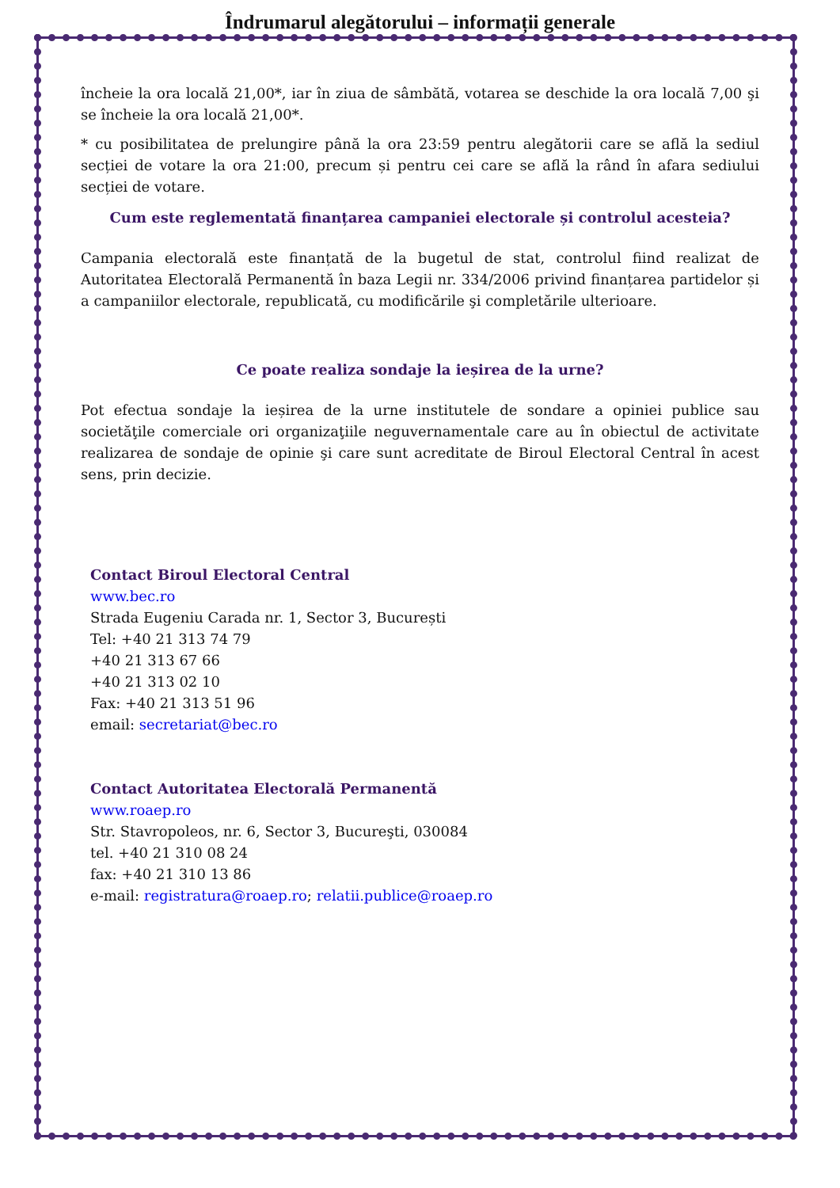Îndrumarul alegătorului – informații generale
încheie la ora locală 21,00*, iar în ziua de sâmbătă, votarea se deschide la ora locală 7,00 şi se încheie la ora locală 21,00*.
* cu posibilitatea de prelungire până la ora 23:59 pentru alegătorii care se află la sediul secției de votare la ora 21:00, precum și pentru cei care se află la rând în afara sediului secției de votare.
Cum este reglementată finanțarea campaniei electorale și controlul acesteia?
Campania electorală este finanțată de la bugetul de stat, controlul fiind realizat de Autoritatea Electorală Permanentă în baza Legii nr. 334/2006 privind finanțarea partidelor și a campaniilor electorale, republicată, cu modificările şi completările ulterioare.
Ce poate realiza sondaje la ieșirea de la urne?
Pot efectua sondaje la ieșirea de la urne institutele de sondare a opiniei publice sau societăţile comerciale ori organizaţiile neguvernamentale care au în obiectul de activitate realizarea de sondaje de opinie şi care sunt acreditate de Biroul Electoral Central în acest sens, prin decizie.
Contact Biroul Electoral Central
www.bec.ro
Strada Eugeniu Carada nr. 1, Sector 3, București
Tel: +40 21 313 74 79
+40 21 313 67 66
+40 21 313 02 10
Fax: +40 21 313 51 96
email: secretariat@bec.ro
Contact Autoritatea Electorală Permanentă
www.roaep.ro
Str. Stavropoleos, nr. 6, Sector 3, Bucureşti, 030084
tel. +40 21 310 08 24
fax: +40 21 310 13 86
e-mail: registratura@roaep.ro; relatii.publice@roaep.ro